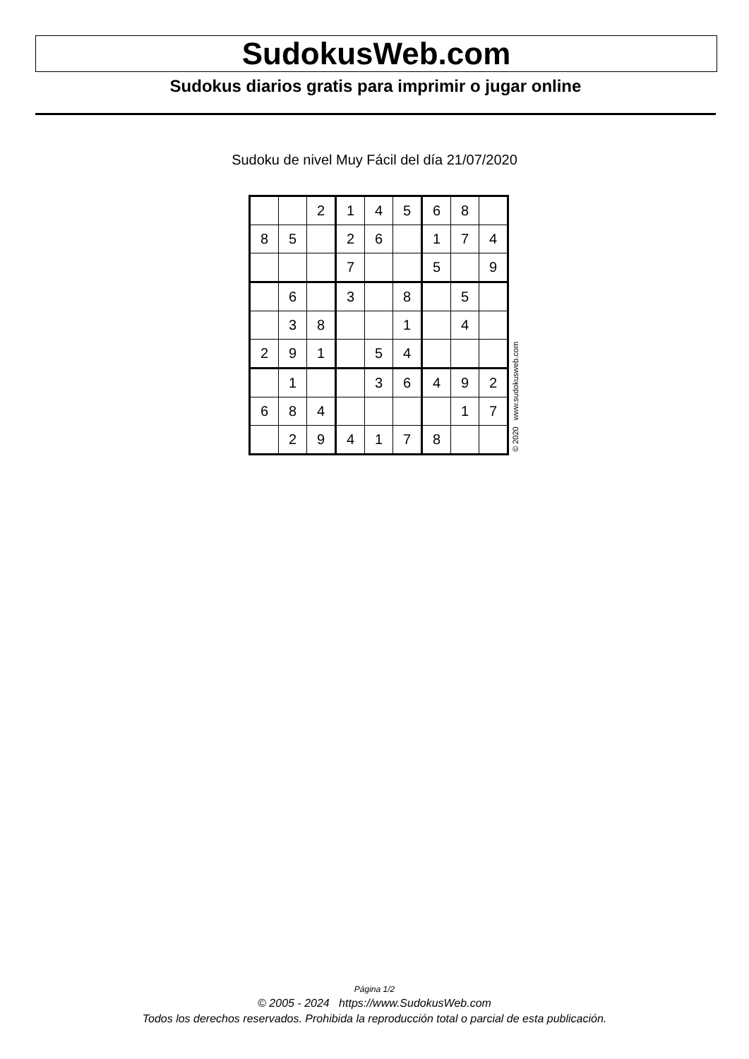SudokusWeb.com
Sudokus diarios gratis para imprimir o jugar online
Sudoku de nivel Muy Fácil del día 21/07/2020
| | | 2 | 1 | 4 | 5 | 6 | 8 | |
| 8 | 5 | | 2 | 6 | | 1 | 7 | 4 |
| | | | 7 | | | 5 | | 9 |
| | 6 | | 3 | | 8 | | 5 | |
| | 3 | 8 | | | 1 | | 4 | |
| 2 | 9 | 1 | | 5 | 4 | | | |
| | 1 | | | 3 | 6 | 4 | 9 | 2 |
| 6 | 8 | 4 | | | | | 1 | 7 |
| | 2 | 9 | 4 | 1 | 7 | 8 | | |
© 2020 www.sudokusweb.com
Página 1/2
© 2005 - 2024 https://www.SudokusWeb.com
Todos los derechos reservados. Prohibida la reproducción total o parcial de esta publicación.